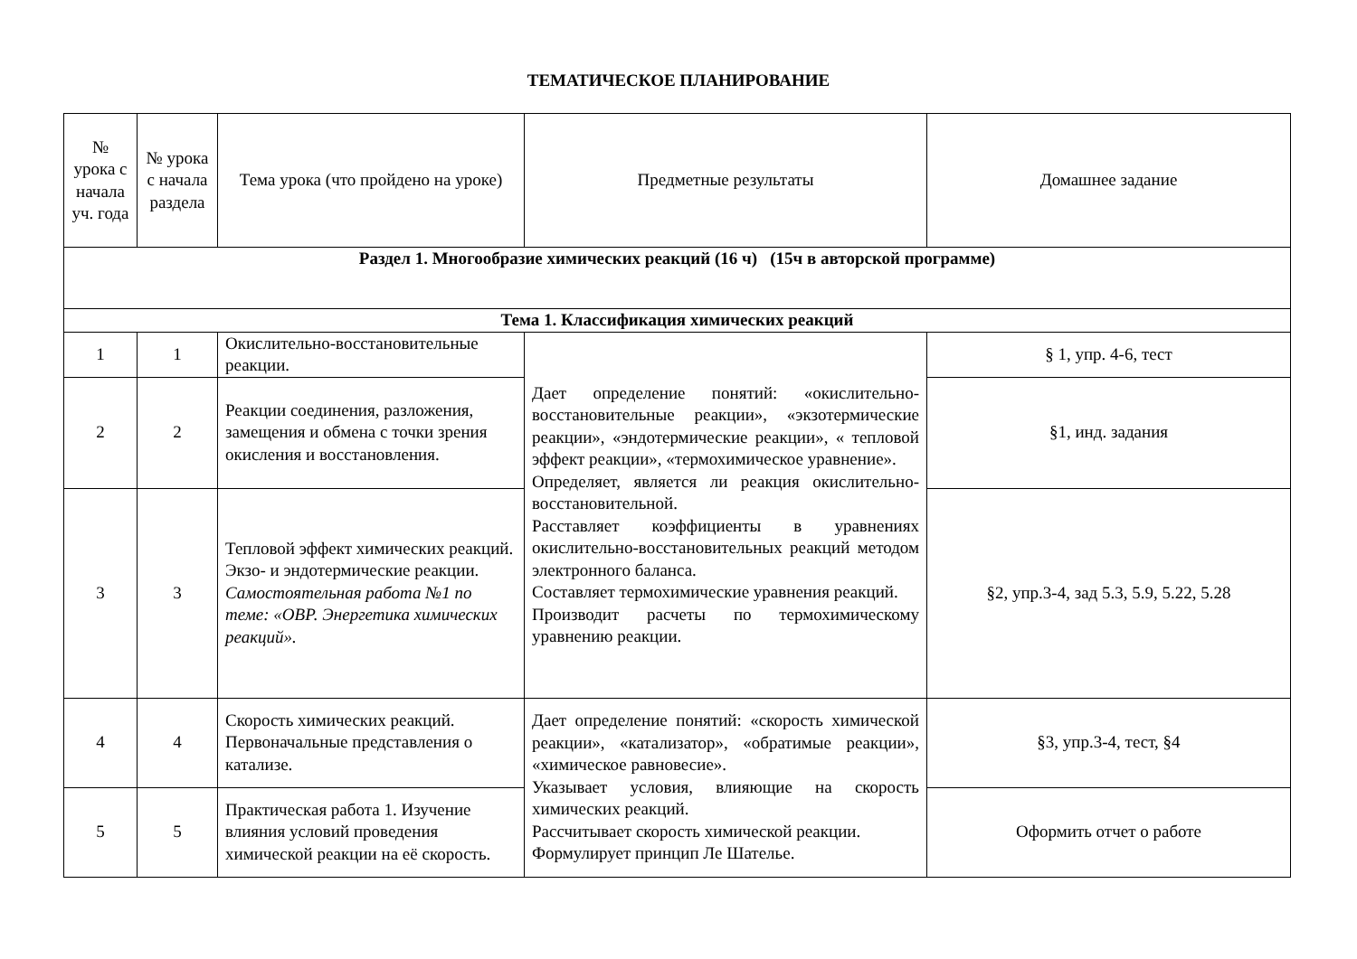ТЕМАТИЧЕСКОЕ ПЛАНИРОВАНИЕ
| № урока с начала уч. года | № урока с начала раздела | Тема урока (что пройдено на уроке) | Предметные результаты | Домашнее задание |
| --- | --- | --- | --- | --- |
| Раздел 1. Многообразие химических реакций (16 ч) (15ч в авторской программе) | | | | |
| Тема 1. Классификация химических реакций | | | | |
| 1 | 1 | Окислительно-восстановительные реакции. | Дает определение понятий: «окислительно-восстановительные реакции», «экзотермические реакции», «эндотермические реакции», « тепловой эффект реакции», «термохимическое уравнение». Определяет, является ли реакция окислительно-восстановительной. Расставляет коэффициенты в уравнениях окислительно-восстановительных реакций методом электронного баланса. Составляет термохимические уравнения реакций. Производит расчеты по термохимическому уравнению реакции. | § 1, упр. 4-6, тест |
| 2 | 2 | Реакции соединения, разложения, замещения и обмена с точки зрения окисления и восстановления. | | §1, инд. задания |
| 3 | 3 | Тепловой эффект химических реакций. Экзо- и эндотермические реакции. Самостоятельная работа №1 по теме: «ОВР. Энергетика химических реакций». | | §2, упр.3-4, зад 5.3, 5.9, 5.22, 5.28 |
| 4 | 4 | Скорость химических реакций. Первоначальные представления о катализе. | Дает определение понятий: «скорость химической реакции», «катализатор», «обратимые реакции», «химическое равновесие». Указывает условия, влияющие на скорость химических реакций. Рассчитывает скорость химической реакции. Формулирует принцип Ле Шателье. | §3, упр.3-4, тест, §4 |
| 5 | 5 | Практическая работа 1. Изучение влияния условий проведения химической реакции на её скорость. | | Оформить отчет о работе |